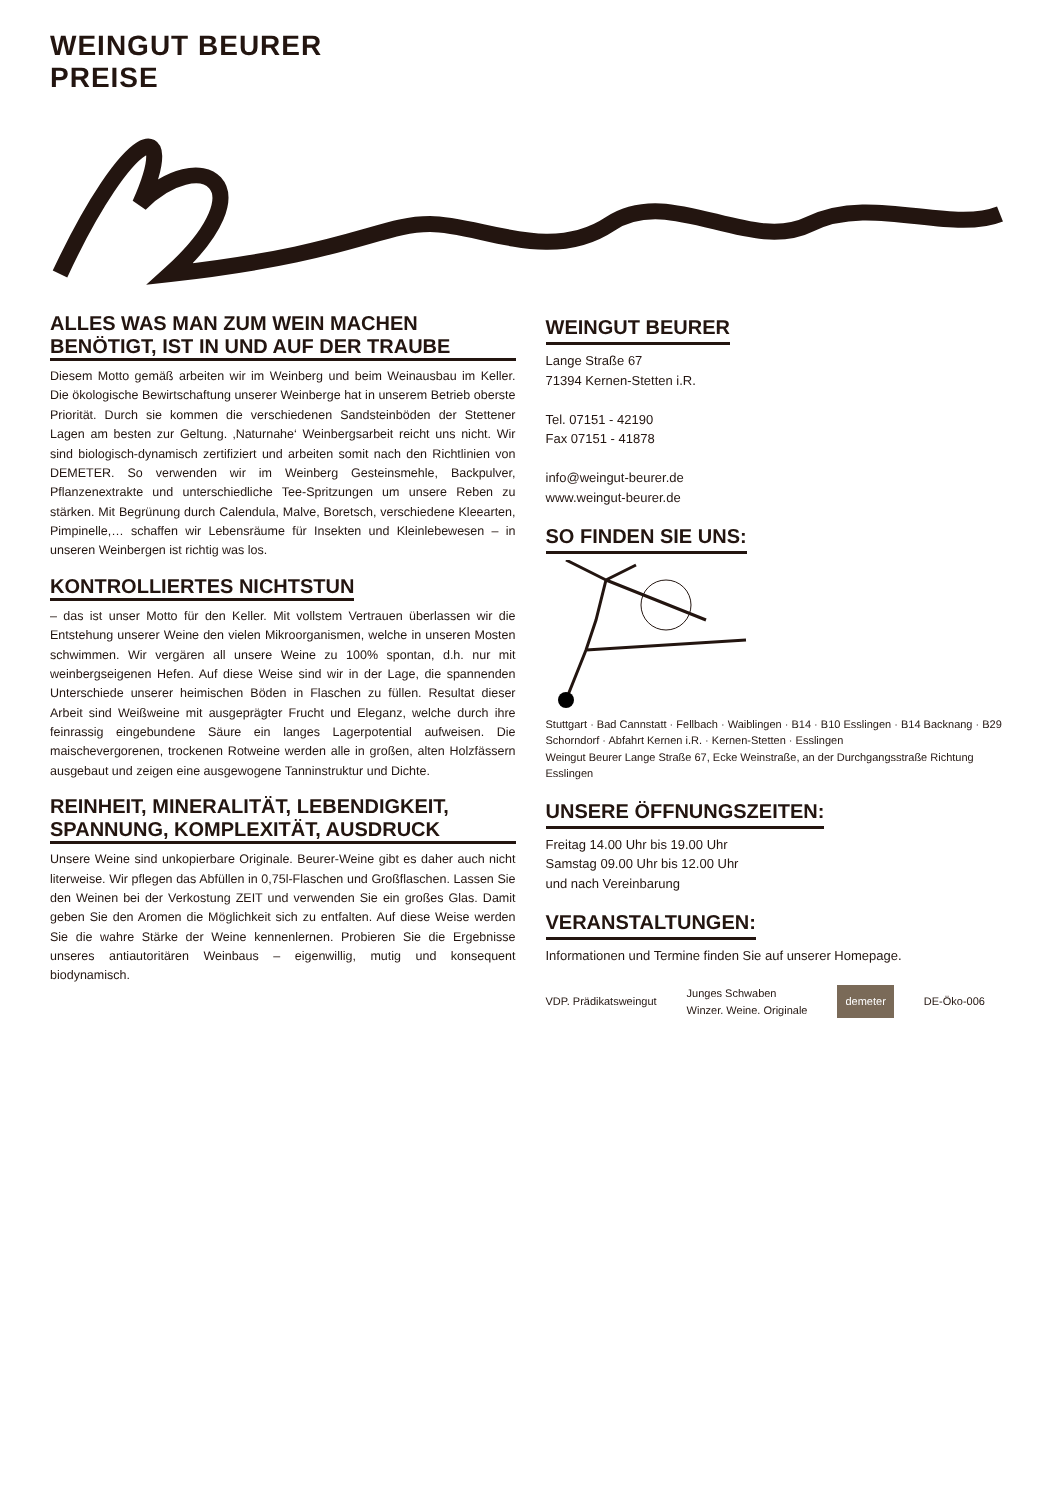WEINGUT BEURER
PREISE
ALLES WAS MAN ZUM WEIN MACHEN BENÖTIGT, IST IN UND AUF DER TRAUBE
Diesem Motto gemäß arbeiten wir im Weinberg und beim Weinausbau im Keller. Die ökologische Bewirtschaftung unserer Weinberge hat in unserem Betrieb oberste Priorität. Durch sie kommen die verschiedenen Sandsteinböden der Stettener Lagen am besten zur Geltung. ‚Naturnahe‘ Weinbergsarbeit reicht uns nicht. Wir sind biologisch-dynamisch zertifiziert und arbeiten somit nach den Richtlinien von DEMETER. So verwenden wir im Weinberg Gesteinsmehle, Backpulver, Pflanzenextrakte und unterschiedliche Tee-Spritzungen um unsere Reben zu stärken. Mit Begrünung durch Calendula, Malve, Boretsch, verschiedene Kleearten, Pimpinelle,… schaffen wir Lebensräume für Insekten und Kleinlebewesen – in unseren Weinbergen ist richtig was los.
KONTROLLIERTES NICHTSTUN
– das ist unser Motto für den Keller. Mit vollstem Vertrauen überlassen wir die Entstehung unserer Weine den vielen Mikroorganismen, welche in unseren Mosten schwimmen. Wir vergären all unsere Weine zu 100% spontan, d.h. nur mit weinbergseigenen Hefen. Auf diese Weise sind wir in der Lage, die spannenden Unterschiede unserer heimischen Böden in Flaschen zu füllen. Resultat dieser Arbeit sind Weißweine mit ausgeprägter Frucht und Eleganz, welche durch ihre feinrassig eingebundene Säure ein langes Lagerpotential aufweisen. Die maischevergorenen, trockenen Rotweine werden alle in großen, alten Holzfässern ausgebaut und zeigen eine ausgewogene Tanninstruktur und Dichte.
REINHEIT, MINERALITÄT, LEBENDIGKEIT, SPANNUNG, KOMPLEXITÄT, AUSDRUCK
Unsere Weine sind unkopierbare Originale. Beurer-Weine gibt es daher auch nicht literweise. Wir pflegen das Abfüllen in 0,75l-Flaschen und Großflaschen. Lassen Sie den Weinen bei der Verkostung ZEIT und verwenden Sie ein großes Glas. Damit geben Sie den Aromen die Möglichkeit sich zu entfalten. Auf diese Weise werden Sie die wahre Stärke der Weine kennenlernen. Probieren Sie die Ergebnisse unseres antiautoritären Weinbaus – eigenwillig, mutig und konsequent biodynamisch.
WEINGUT BEURER
Lange Straße 67
71394 Kernen-Stetten i.R.
Tel. 07151 - 42190
Fax 07151 - 41878
info@weingut-beurer.de
www.weingut-beurer.de
SO FINDEN SIE UNS:
Stuttgart · Bad Cannstatt · Fellbach · Waiblingen · B14 · B10 Esslingen · B14 Backnang · B29 Schorndorf · Abfahrt Kernen i.R. · Kernen-Stetten · Esslingen
Weingut Beurer Lange Straße 67, Ecke Weinstraße, an der Durchgangsstraße Richtung Esslingen
UNSERE ÖFFNUNGSZEITEN:
Freitag 14.00 Uhr bis 19.00 Uhr
Samstag 09.00 Uhr bis 12.00 Uhr
und nach Vereinbarung
VERANSTALTUNGEN:
Informationen und Termine finden Sie auf unserer Homepage.
VDP. Prädikatsweingut Junges Schwaben
Winzer. Weine. Originale demeter DE-Öko-006